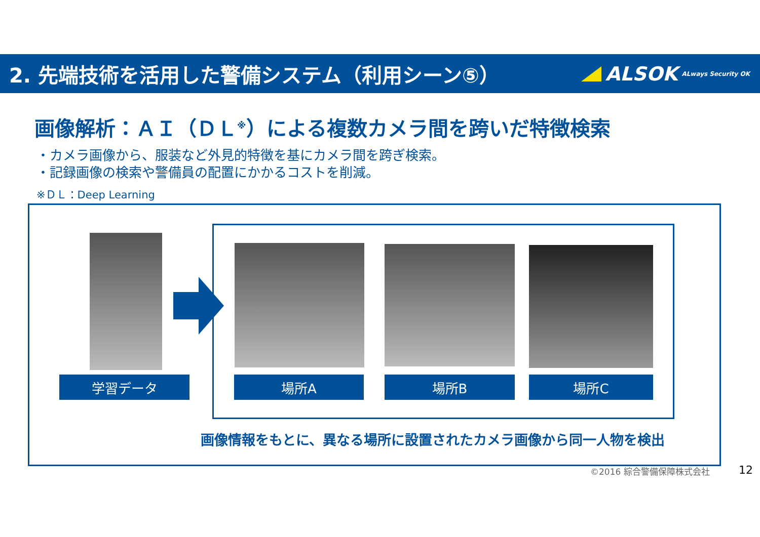2. 先端技術を活用した警備システム（利用シーン⑤）
ALSOK ALways Security OK
画像解析：ＡＩ（ＤＬ<sup>※</sup>）による複数カメラ間を跨いだ特徴検索
・カメラ画像から、服装など外見的特徴を基にカメラ間を跨ぎ検索。
・記録画像の検索や警備員の配置にかかるコストを削減。
※ＤＬ：Deep Learning
学習データ 場所A 場所B 場所C
画像情報をもとに、異なる場所に設置されたカメラ画像から同一人物を検出
©2016 綜合警備保障株式会社 12